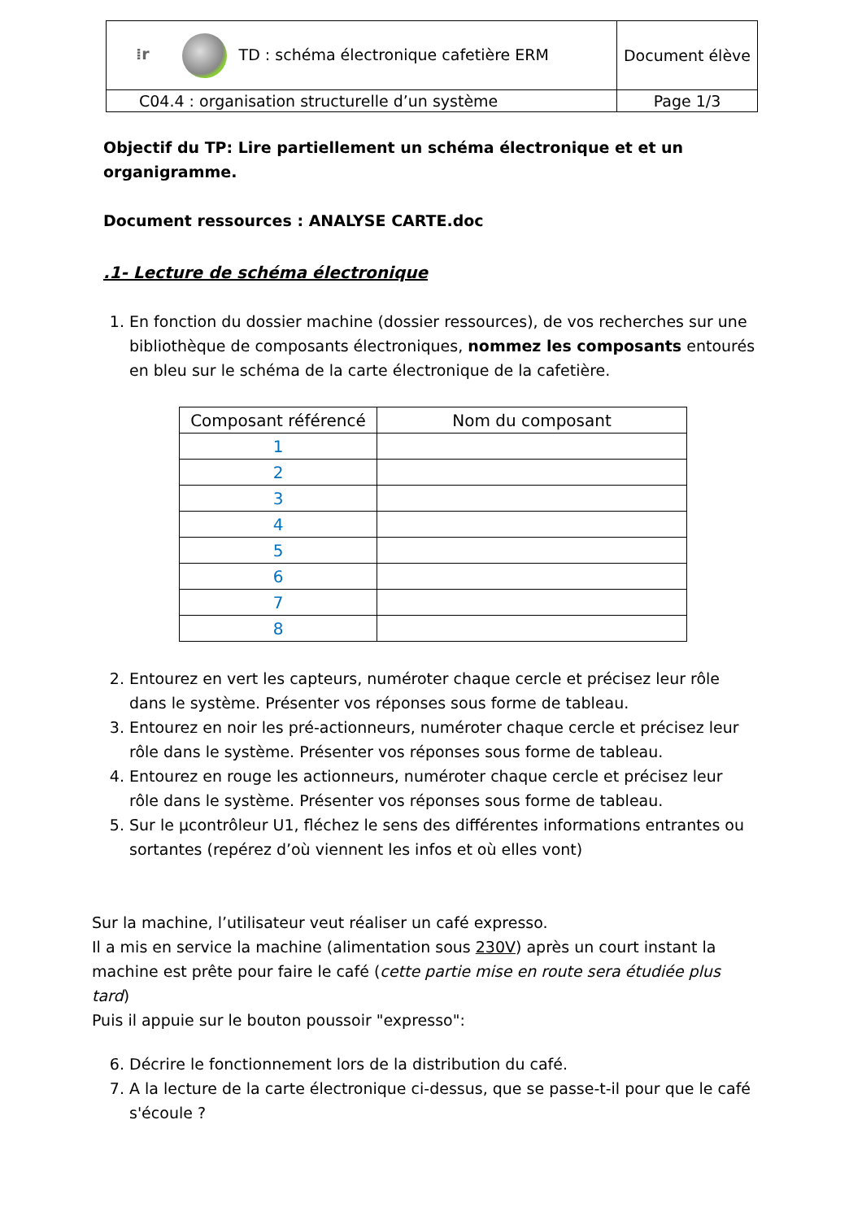| ⁞r TD : schéma électronique cafetière ERM | Document élève |
| C04.4 : organisation structurelle d’un système | Page 1/3 |
Objectif du TP: Lire partiellement un schéma électronique et et un organigramme.
Document ressources : ANALYSE CARTE.doc
.1- Lecture de schéma électronique
1. En fonction du dossier machine (dossier ressources), de vos recherches sur une bibliothèque de composants électroniques, nommez les composants entourés en bleu sur le schéma de la carte électronique de la cafetière.
| Composant référencé | Nom du composant |
| --- | --- |
| 1 | |
| 2 | |
| 3 | |
| 4 | |
| 5 | |
| 6 | |
| 7 | |
| 8 | |
2. Entourez en vert les capteurs, numéroter chaque cercle et précisez leur rôle dans le système. Présenter vos réponses sous forme de tableau.
3. Entourez en noir les pré-actionneurs, numéroter chaque cercle et précisez leur rôle dans le système. Présenter vos réponses sous forme de tableau.
4. Entourez en rouge les actionneurs, numéroter chaque cercle et précisez leur rôle dans le système. Présenter vos réponses sous forme de tableau.
5. Sur le µcontrôleur U1, fléchez le sens des différentes informations entrantes ou sortantes (repérez d’où viennent les infos et où elles vont)
Sur la machine, l’utilisateur veut réaliser un café expresso.
Il a mis en service la machine (alimentation sous 230V) après un court instant la machine est prête pour faire le café (cette partie mise en route sera étudiée plus tard)
Puis il appuie sur le bouton poussoir "expresso":
6. Décrire le fonctionnement lors de la distribution du café.
7. A la lecture de la carte électronique ci-dessus, que se passe-t-il pour que le café s'écoule ?